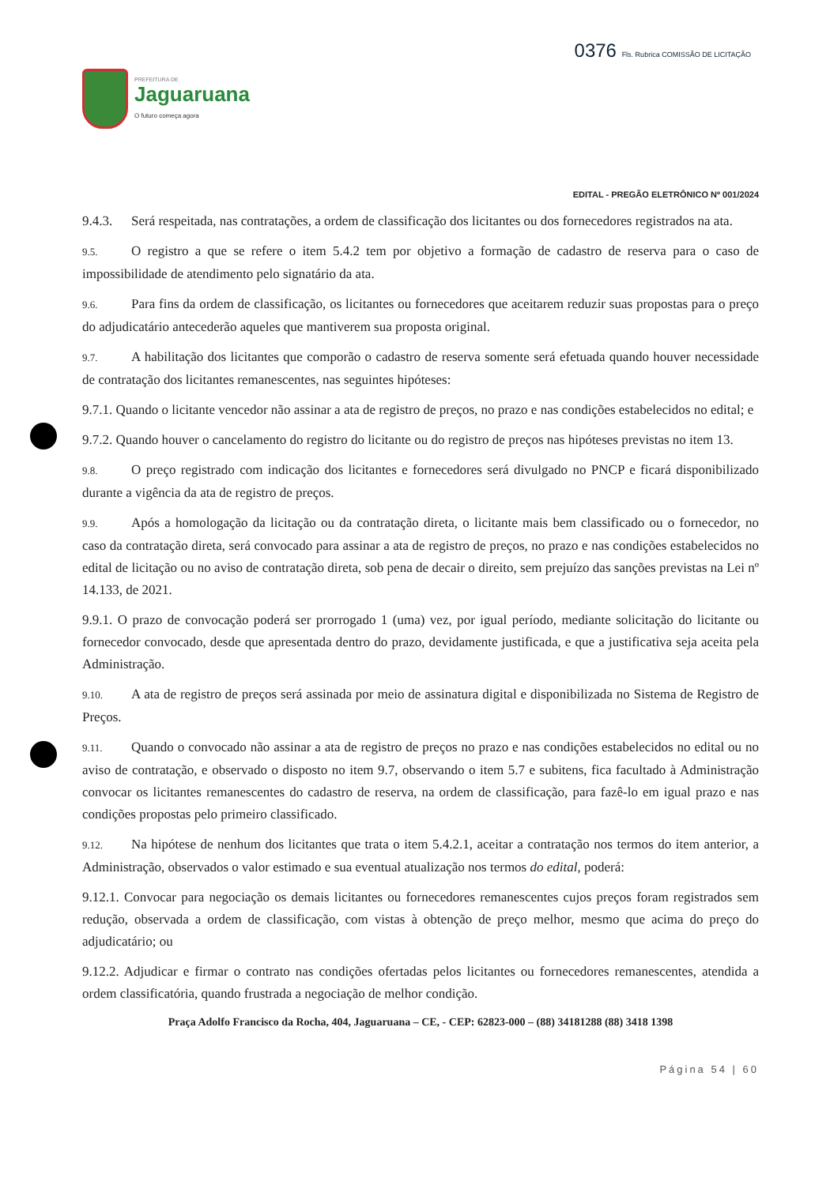PREFEITURA DE
Jaguaruana
O futuro começa agora
0376 Fls. Rubrica COMISSÃO DE LICITAÇÃO
EDITAL - PREGÃO ELETRÔNICO Nº 001/2024
9.4.3. Será respeitada, nas contratações, a ordem de classificação dos licitantes ou dos fornecedores registrados na ata.
9.5. O registro a que se refere o item 5.4.2 tem por objetivo a formação de cadastro de reserva para o caso de impossibilidade de atendimento pelo signatário da ata.
9.6. Para fins da ordem de classificação, os licitantes ou fornecedores que aceitarem reduzir suas propostas para o preço do adjudicatário antecederão aqueles que mantiverem sua proposta original.
9.7. A habilitação dos licitantes que comporão o cadastro de reserva somente será efetuada quando houver necessidade de contratação dos licitantes remanescentes, nas seguintes hipóteses:
9.7.1. Quando o licitante vencedor não assinar a ata de registro de preços, no prazo e nas condições estabelecidos no edital; e
9.7.2. Quando houver o cancelamento do registro do licitante ou do registro de preços nas hipóteses previstas no item 13.
9.8. O preço registrado com indicação dos licitantes e fornecedores será divulgado no PNCP e ficará disponibilizado durante a vigência da ata de registro de preços.
9.9. Após a homologação da licitação ou da contratação direta, o licitante mais bem classificado ou o fornecedor, no caso da contratação direta, será convocado para assinar a ata de registro de preços, no prazo e nas condições estabelecidos no edital de licitação ou no aviso de contratação direta, sob pena de decair o direito, sem prejuízo das sanções previstas na Lei nº 14.133, de 2021.
9.9.1. O prazo de convocação poderá ser prorrogado 1 (uma) vez, por igual período, mediante solicitação do licitante ou fornecedor convocado, desde que apresentada dentro do prazo, devidamente justificada, e que a justificativa seja aceita pela Administração.
9.10. A ata de registro de preços será assinada por meio de assinatura digital e disponibilizada no Sistema de Registro de Preços.
9.11. Quando o convocado não assinar a ata de registro de preços no prazo e nas condições estabelecidos no edital ou no aviso de contratação, e observado o disposto no item 9.7, observando o item 5.7 e subitens, fica facultado à Administração convocar os licitantes remanescentes do cadastro de reserva, na ordem de classificação, para fazê-lo em igual prazo e nas condições propostas pelo primeiro classificado.
9.12. Na hipótese de nenhum dos licitantes que trata o item 5.4.2.1, aceitar a contratação nos termos do item anterior, a Administração, observados o valor estimado e sua eventual atualização nos termos do edital, poderá:
9.12.1. Convocar para negociação os demais licitantes ou fornecedores remanescentes cujos preços foram registrados sem redução, observada a ordem de classificação, com vistas à obtenção de preço melhor, mesmo que acima do preço do adjudicatário; ou
9.12.2. Adjudicar e firmar o contrato nas condições ofertadas pelos licitantes ou fornecedores remanescentes, atendida a ordem classificatória, quando frustrada a negociação de melhor condição.
Praça Adolfo Francisco da Rocha, 404, Jaguaruana – CE, - CEP: 62823-000 – (88) 34181288 (88) 3418 1398
Página 54 | 60